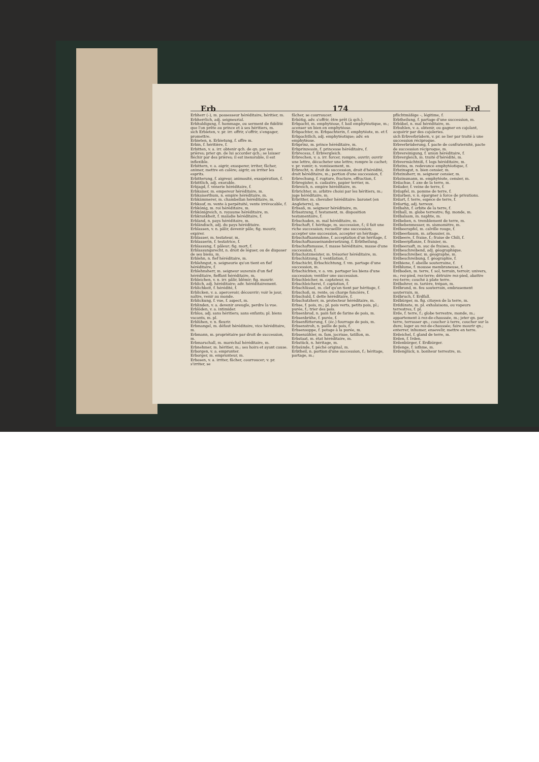Erb 174 Erd
Erbherr (–), m. possesseur héréditaire, héritier, m.
Erbherrlich, adj. seigneurial.
Erbhuldigung, f. hommage, ou serment de fidélité que l'on prête au prince et à ses héritiers, m.
sich Erbieten, v. pr. irr. offrir, s'offrir, s'engager, promettre.
Erbieten, n. Erbietung, f. offre m.
Erbin, f. héritière, f.
Erbitten, v. a. irr. obtenir qch. de qn. par ses prières; prier qn. de lui accorder qch.; se laisser fléchir par des prières; il est inexorable, il est inflexible.
Erbittern, v. a. aigrir, exasperer, irriter, fâcher, animer, mettre en colère; aigrir, ou irriter les esprits.
Erbitterung, f. aigreur, animosité, exaspération, f.
Erbittlich, adj. exorable.
Erbjagd, f. vénerie héréditaire, f.
Erbkaiser, m. empereur héréditaire, m.
Erbkaiserthum, n. empire héréditaire, m.
Erbkämmerer, m. chambellan héréditaire, m.
Erbkauf, m. vente à perpétuité, vente irrévocable, f.
Erbkönig, m. roi héréditaire, m.
Erbkönigreich, n. royaume héréditaire, m.
Erbkrankheit, f. maladie héréditaire, f.
Erbland, n. pays héréditaire, m.
Erbländisch, adj. du pays héréditaire.
Erblassen, v. n. pâlir, devenir pâle; fig. mourir, expirer.
Erblasser, m. testateur, m.
Erblasserin, f. testatrice, f.
Erblassung, f. pâleur; fig. mort, f.
Erblassungsrecht, n. droit de léguer, ou de disposer de ses biens, m.
Erblehn, n. fief héréditaire, m.
Erblehngut, n. seigneurie qu'on tient en fief héréditaire, f.
Erblehnsherr, m. seigneur suzerain d'un fief héréditaire, fieffant héréditaire, m.
Erbleichen, v. n. irr. pâlir, blêmir; fig. mourir.
Erblich, adj. héréditaire; adv. héréditairement.
Erblichkeit, f. hérédité, f.
Erblicken, v. a. apercevoir, découvrir; voir le jour, naître, venir au monde.
Erblickung, f. vue, f. aspect, m.
Erblinden, v. a. devenir aveugle, perdre la vue.
Erblöden, v. a. intimider.
Erblos, adj. sans héritiers; sans enfants; pl. biens vacants, m. pl.
Erblühen, v. n. fleurir.
Erbmangel, m. défaut héréditaire, vice héréditaire, m.
Erbmann, m. propriétaire par droit de succession, m.
Erbmarschall, m. maréchal héréditaire, m.
Erbnehmer, m. héritier, m.; ses hoirs et ayant cause.
Erborgen, v. a. emprunter.
Erborger, m. emprunteur, m.
Erbosen, v. a. irriter, fâcher, courroucer; v. pr. s'irriter, se
fâcher, se courroucer.
Erbötig, adv. s'offrir, être prêt (à qch.).
Erbpacht, m. emphytéose, f. bail emphytéotique, m.; acenser un bien en emphytéose.
Erbpachter, m. Erbpachterin, f. emphytéote, m. et f.
Erbpachtlich, adj. emphytéotique; adv. en emphytéose.
Erbprinz, m. prince héréditaire, m.
Erbprinzessin, f. princesse héréditaire, f.
Erbrecess, f. Erbvergleich.
Erbrechen, v. a. irr. forcer, rompre, ouvrir; ouvrir une lettre, décacheter une lettre; rompre le cachet; v. pr. vomir; n. vomissement, m.
Erbrecht, n. droit de succession, droit d'hérédité, droit héréditaire, m.; portion d'une succession, f.
Erbrechung, f. rupture, fracture, effraction, f.
Erbregister, n. cadastre, papier terrier, m.
Erbreich, n. empire héréditaire, m.
Erbrichter, m. arbitre choisi par les héritiers, m.; juge héréditaire, m.
Erbritter, m. chevalier héréditaire: baronet (en Angleterre), m.
Erbsaß, m. seigneur héréditaire, m.
Erbsatzung, f. testament, m. disposition testamentaire, f.
Erbschaden, m. mal héréditaire, m.
Erbschaft, f. héritage, m. succession, f.; il fait une riche succession; recueillir une succession; accepter une succession, accepter un héritage.
Erbschaftsannahme, f. acceptation d'un héritage, f.
Erbschaftsauseinandersetzung, f. Erbtheilung.
Erbschaftsmasse, f. masse héréditaire, masse d'une succession, f.
Erbschatzmeister, m. trésorier héréditaire, m.
Erbschätzung, f. ventilation, f.
Erbschicht, Erbschichtung, f. vm. partage d'une succession, m.
Erbschichten, v. a. vm. partager les biens d'une succession; ventiler une succession.
Erbschleicher, m. captateur, m.
Erbschleicherei, f. captation, f.
Erbschlüssel, m. clef qu'on tient par héritage, f.
Erbschoß, m. rente, ou charge foncière, f.
Erbschuld, f. dette héréditaire, f.
Erbschutzherr, m. protecteur héréditaire, m.
Erbse, f. pois, m.; pl. pois verts, petits pois, pl.; purée, f.; trier des pois.
Erbsenbrod, n. pain fait de farine de pois, m.
Erbsenbrühe, f. purée, f.
Erbsenfütterung, f. (éc.) fourrage de pois, m.
Erbsenstroh, n. paille de pois, f.
Erbsensuppe, f. potage à la purée, m.
Erbsenzähler, m. fam. jocrisse, tatillon, m.
Erbstaat, m. état héréditaire, m.
Erbstück, n. héritage, m.
Erbsünde, f. péché original, m.
Erbtheil, n. portion d'une succession, f.; héritage, partage, m.;
pflichtmäßige –, légitime, f.
Erbtheilung, f. partage d'une succession, m.
Erbübel, n. mal héréditaire, m.
Erbuhlen, v. a. obtenir, ou gagner en cajolant, acquérir par des cajoleries.
sich Erbverbrüdern, v. pr. se lier par traité à une succession réciproque.
Erbverbrüderung, f. pacte de confraternité, pacte de succession réciproque, m.
Erbvereinigung, f. union héréditaire, f.
Erbvergleich, m. traité d'hérédité, m.
Erbvermächtniß, f. legs héréditaire, m.
Erbzins, m. redevance emphytéotique, f.
Erbzinsgut, n. bien censier, m.
Erbzinsherr, m. seigneur censier, m.
Erbzinsmann, m. emphytéote, censier, m.
Erdachse, f. axe de la terre, m.
Erdader, f. veine de terre, f.
Erdapfel, m. pomme de terre, f.
Erdarben, v. n. épargner à force de privations.
Erdart, f. terre, espèce de terre, f.
Erdartig, adj. terreux.
Erdbahn, f. orbite de la terre, f.
Erdball, m. globe terrestre; fig. monde, m.
Erdbalsam, m. naphte, m.
Erdbeben, n. tremblement de terre, m.
Erdbebenmesser, m. sismomètre, m.
Erdbeerapfel, m. calville rouge, f.
Erdbeerbaum, m. arbousier, m.
Erdbeere, f. fraise, f.; fraise de Chili, f.
Erdbeerpflanze, f. fraisier, m.
Erdbeersaft, m. suc de fraises, m.
Erdbeschreibend, adj. géographique.
Erdbeschreiber, m. géographe, m.
Erdbeschreibung, f. géographie, f.
Erdbiene, f. abeille souterraine, f.
Erdblume, f. mousse membraneuse, f.
Erdboden, m. terre, f. sol, terrain, terroir; univers, m.; rez-pied, rez-terre; détruire rez-pied, abattre rez-terre; couché à plate terre.
Erdbohrer, m. tarière, trépan, m.
Erdbrand, m. feu souterrain, embrasement souterrain, m.
Erdbruch, f. Erdfall.
Erdbürger, m. fig. citoyen de la terre, m.
Erddünste, m. pl. exhalaisons, ou vapeurs terrestres, f. pl.
Erde, f. terre, f.; globe terrestre, monde, m.; appartement à rez-de-chaussée, m.; jeter qn. par terre, terrasser qn.; coucher à terre, coucher sur la dure; loger au rez-de-chaussée; faire mourir qn.; enterrer, inhumer, ensevelir, mettre en terre.
Erdeichel, f. gland de terre, m.
Erden, f. Irden.
Erdenbürger, f. Erdbürger.
Erdenge, f. isthme, m.
Erdenglück, n. bonheur terrestre, m.